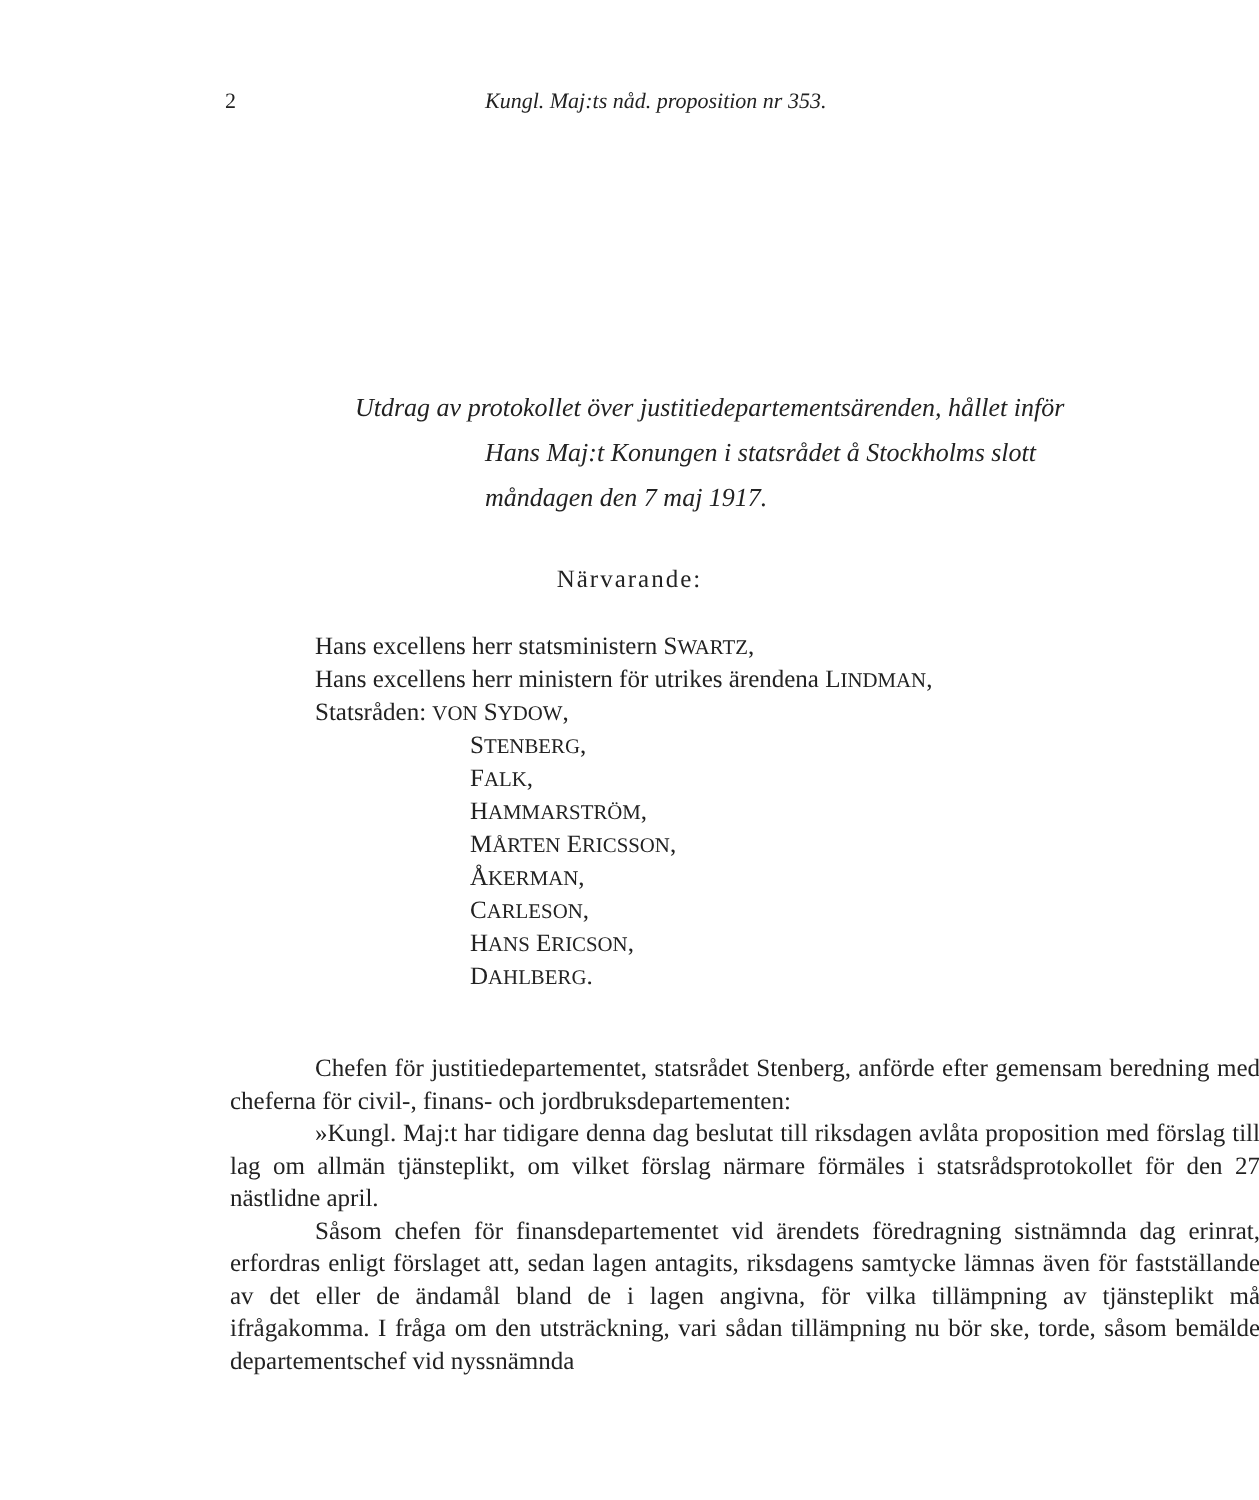2 Kungl. Maj:ts nåd. proposition nr 353.
Utdrag av protokollet över justitiedepartementsärenden, hållet inför
Hans Maj:t Konungen i statsrådet å Stockholms slott
måndagen den 7 maj 1917.
Närvarande:
Hans excellens herr statsministern SWARTZ,
Hans excellens herr ministern för utrikes ärendena LINDMAN,
Statsråden: VON SYDOW,
STENBERG,
FALK,
HAMMARSTRÖM,
MÅRTEN ERICSSON,
ÅKERMAN,
CARLESON,
HANS ERICSON,
DAHLBERG.
Chefen för justitiedepartementet, statsrådet Stenberg, anförde efter gemensam beredning med cheferna för civil-, finans- och jordbruksdepartementen:
»Kungl. Maj:t har tidigare denna dag beslutat till riksdagen avlåta proposition med förslag till lag om allmän tjänsteplikt, om vilket förslag närmare förmäles i statsrådsprotokollet för den 27 nästlidne april.
Såsom chefen för finansdepartementet vid ärendets föredragning sistnämnda dag erinrat, erfordras enligt förslaget att, sedan lagen antagits, riksdagens samtycke lämnas även för fastställande av det eller de ändamål bland de i lagen angivna, för vilka tillämpning av tjänsteplikt må ifrågakomma. I fråga om den utsträckning, vari sådan tillämpning nu bör ske, torde, såsom bemälde departementschef vid nyssnämnda